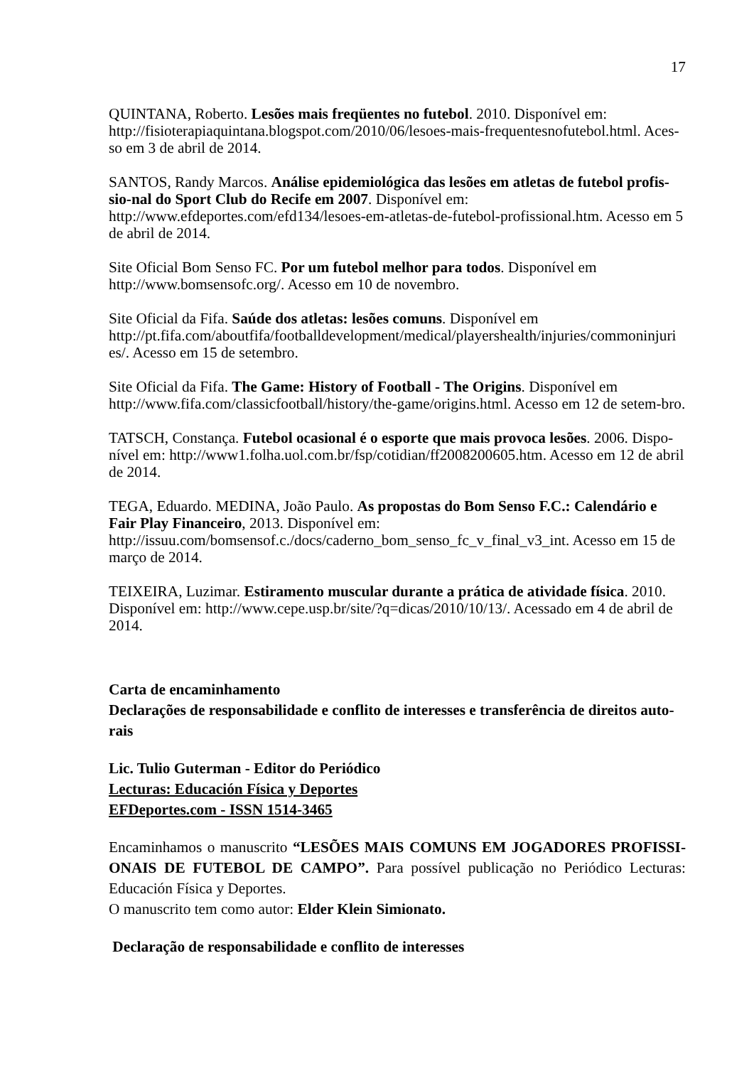17
QUINTANA, Roberto. Lesões mais freqüentes no futebol. 2010. Disponível em: http://fisioterapiaquintana.blogspot.com/2010/06/lesoes-mais-frequentesnofutebol.html. Aces-so em 3 de abril de 2014.
SANTOS, Randy Marcos. Análise epidemiológica das lesões em atletas de futebol profis-sio-nal do Sport Club do Recife em 2007. Disponível em:
http://www.efdeportes.com/efd134/lesoes-em-atletas-de-futebol-profissional.htm. Acesso em 5 de abril de 2014.
Site Oficial Bom Senso FC. Por um futebol melhor para todos. Disponível em
http://www.bomsensofc.org/. Acesso em 10 de novembro.
Site Oficial da Fifa. Saúde dos atletas: lesões comuns. Disponível em
http://pt.fifa.com/aboutfifa/footballdevelopment/medical/playershealth/injuries/commoninjuri es/. Acesso em 15 de setembro.
Site Oficial da Fifa. The Game: History of Football - The Origins. Disponível em
http://www.fifa.com/classicfootball/history/the-game/origins.html. Acesso em 12 de setem-bro.
TATSCH, Constança. Futebol ocasional é o esporte que mais provoca lesões. 2006. Dispo-nível em: http://www1.folha.uol.com.br/fsp/cotidian/ff2008200605.htm. Acesso em 12 de abril de 2014.
TEGA, Eduardo. MEDINA, João Paulo. As propostas do Bom Senso F.C.: Calendário e Fair Play Financeiro, 2013. Disponível em:
http://issuu.com/bomsensof.c./docs/caderno_bom_senso_fc_v_final_v3_int. Acesso em 15 de março de 2014.
TEIXEIRA, Luzimar. Estiramento muscular durante a prática de atividade física. 2010. Disponível em: http://www.cepe.usp.br/site/?q=dicas/2010/10/13/. Acessado em 4 de abril de 2014.
Carta de encaminhamento
Declarações de responsabilidade e conflito de interesses e transferência de direitos auto-rais
Lic. Tulio Guterman - Editor do Periódico
Lecturas: Educación Física y Deportes
EFDeportes.com - ISSN 1514-3465
Encaminhamos o manuscrito “LESÕES MAIS COMUNS EM JOGADORES PROFISSI-ONAIS DE FUTEBOL DE CAMPO”. Para possível publicação no Periódico Lecturas: Educación Física y Deportes.
O manuscrito tem como autor: Elder Klein Simionato.
Declaração de responsabilidade e conflito de interesses